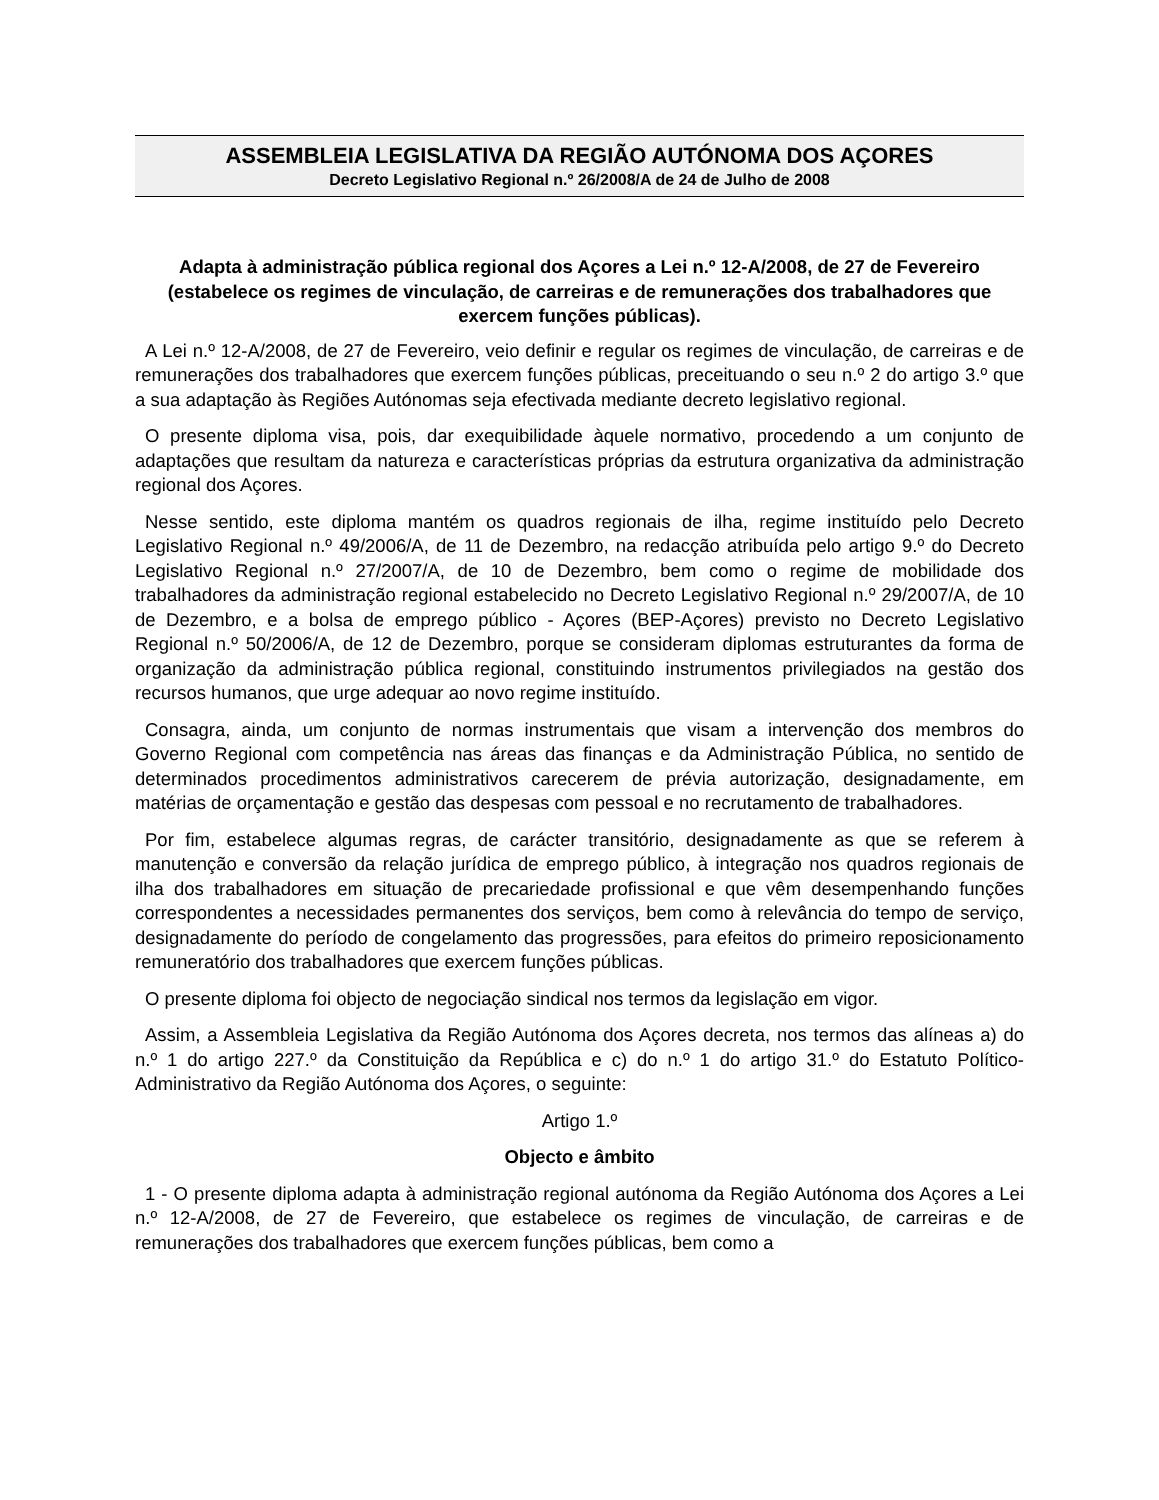ASSEMBLEIA LEGISLATIVA DA REGIÃO AUTÓNOMA DOS AÇORES
Decreto Legislativo Regional n.º 26/2008/A de 24 de Julho de 2008
Adapta à administração pública regional dos Açores a Lei n.º 12-A/2008, de 27 de Fevereiro (estabelece os regimes de vinculação, de carreiras e de remunerações dos trabalhadores que exercem funções públicas).
A Lei n.º 12-A/2008, de 27 de Fevereiro, veio definir e regular os regimes de vinculação, de carreiras e de remunerações dos trabalhadores que exercem funções públicas, preceituando o seu n.º 2 do artigo 3.º que a sua adaptação às Regiões Autónomas seja efectivada mediante decreto legislativo regional.
O presente diploma visa, pois, dar exequibilidade àquele normativo, procedendo a um conjunto de adaptações que resultam da natureza e características próprias da estrutura organizativa da administração regional dos Açores.
Nesse sentido, este diploma mantém os quadros regionais de ilha, regime instituído pelo Decreto Legislativo Regional n.º 49/2006/A, de 11 de Dezembro, na redacção atribuída pelo artigo 9.º do Decreto Legislativo Regional n.º 27/2007/A, de 10 de Dezembro, bem como o regime de mobilidade dos trabalhadores da administração regional estabelecido no Decreto Legislativo Regional n.º 29/2007/A, de 10 de Dezembro, e a bolsa de emprego público - Açores (BEP-Açores) previsto no Decreto Legislativo Regional n.º 50/2006/A, de 12 de Dezembro, porque se consideram diplomas estruturantes da forma de organização da administração pública regional, constituindo instrumentos privilegiados na gestão dos recursos humanos, que urge adequar ao novo regime instituído.
Consagra, ainda, um conjunto de normas instrumentais que visam a intervenção dos membros do Governo Regional com competência nas áreas das finanças e da Administração Pública, no sentido de determinados procedimentos administrativos carecerem de prévia autorização, designadamente, em matérias de orçamentação e gestão das despesas com pessoal e no recrutamento de trabalhadores.
Por fim, estabelece algumas regras, de carácter transitório, designadamente as que se referem à manutenção e conversão da relação jurídica de emprego público, à integração nos quadros regionais de ilha dos trabalhadores em situação de precariedade profissional e que vêm desempenhando funções correspondentes a necessidades permanentes dos serviços, bem como à relevância do tempo de serviço, designadamente do período de congelamento das progressões, para efeitos do primeiro reposicionamento remuneratório dos trabalhadores que exercem funções públicas.
O presente diploma foi objecto de negociação sindical nos termos da legislação em vigor.
Assim, a Assembleia Legislativa da Região Autónoma dos Açores decreta, nos termos das alíneas a) do n.º 1 do artigo 227.º da Constituição da República e c) do n.º 1 do artigo 31.º do Estatuto Político-Administrativo da Região Autónoma dos Açores, o seguinte:
Artigo 1.º
Objecto e âmbito
1 - O presente diploma adapta à administração regional autónoma da Região Autónoma dos Açores a Lei n.º 12-A/2008, de 27 de Fevereiro, que estabelece os regimes de vinculação, de carreiras e de remunerações dos trabalhadores que exercem funções públicas, bem como a